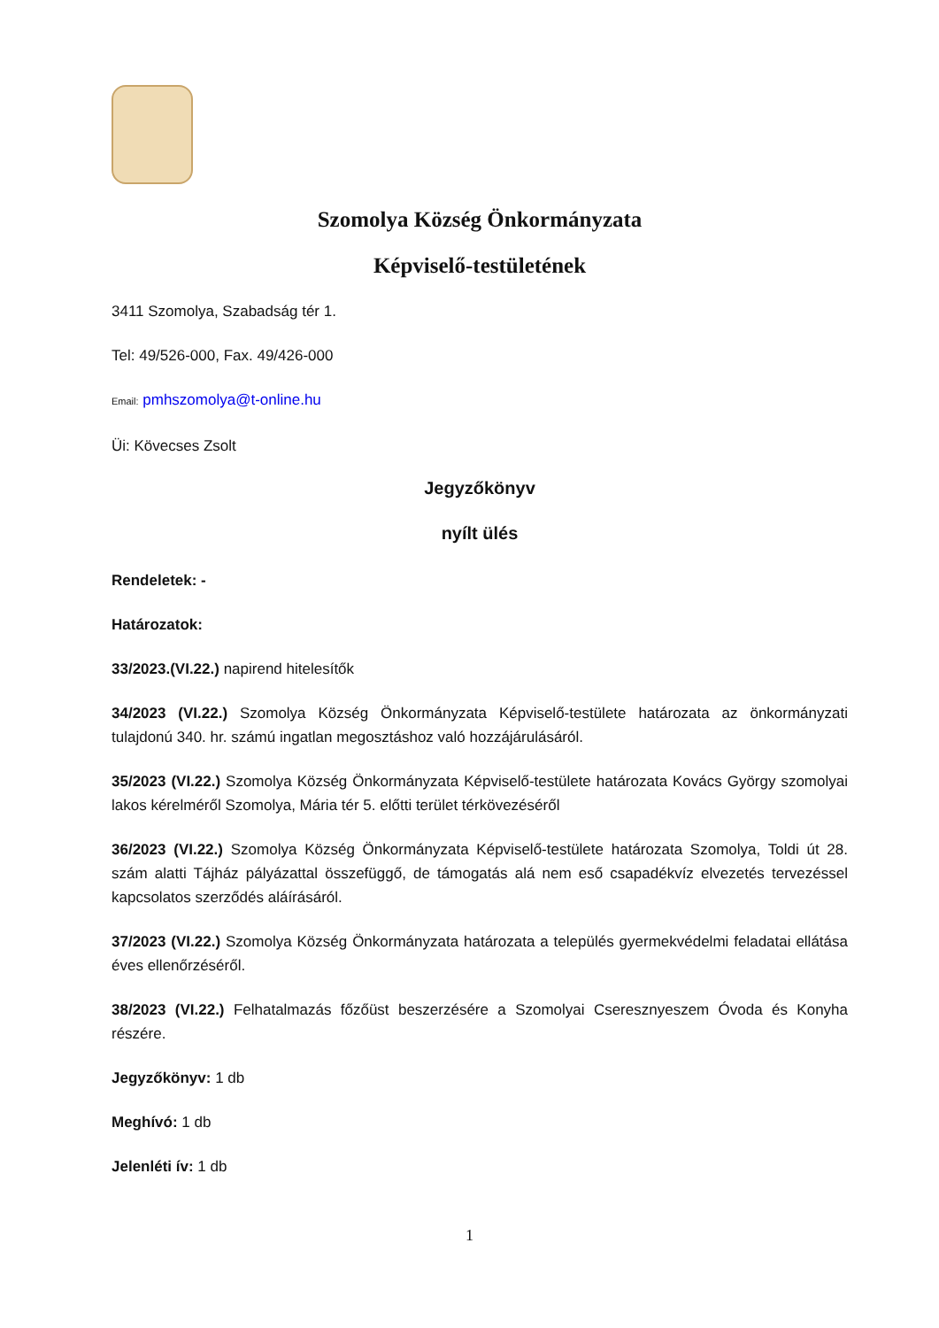Szomolya Község Önkormányzata
Képviselő-testületének
3411 Szomolya, Szabadság tér 1.
Tel: 49/526-000, Fax. 49/426-000
Email: pmhszomolya@t-online.hu
Üi: Kövecses Zsolt
Jegyzőkönyv
nyílt ülés
Rendeletek: -
Határozatok:
33/2023.(VI.22.) napirend hitelesítők
34/2023 (VI.22.) Szomolya Község Önkormányzata Képviselő-testülete határozata az önkormányzati tulajdonú 340. hr. számú ingatlan megosztáshoz való hozzájárulásáról.
35/2023 (VI.22.) Szomolya Község Önkormányzata Képviselő-testülete határozata Kovács György szomolyai lakos kérelméről Szomolya, Mária tér 5. előtti terület térkövezéséről
36/2023 (VI.22.) Szomolya Község Önkormányzata Képviselő-testülete határozata Szomolya, Toldi út 28. szám alatti Tájház pályázattal összefüggő, de támogatás alá nem eső csapadékvíz elvezetés tervezéssel kapcsolatos szerződés aláírásáról.
37/2023 (VI.22.) Szomolya Község Önkormányzata határozata a település gyermekvédelmi feladatai ellátása éves ellenőrzéséről.
38/2023 (VI.22.) Felhatalmazás főzőüst beszerzésére a Szomolyai Cseresznyeszem Óvoda és Konyha részére.
Jegyzőkönyv: 1 db
Meghívó: 1 db
Jelenléti ív: 1 db
1